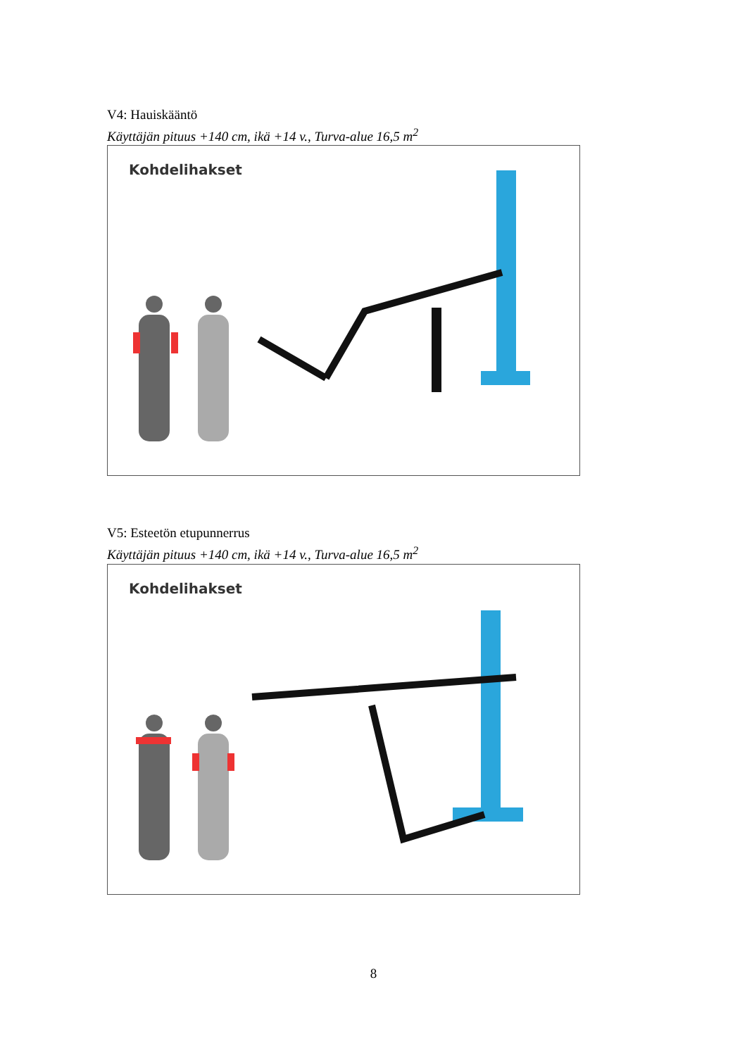V4: Hauiskääntö
Käyttäjän pituus +140 cm, ikä +14 v., Turva-alue 16,5 m<sup>2</sup>
Kohdelihakset
V5: Esteetön etupunnerrus
Käyttäjän pituus +140 cm, ikä +14 v., Turva-alue 16,5 m<sup>2</sup>
Kohdelihakset
8